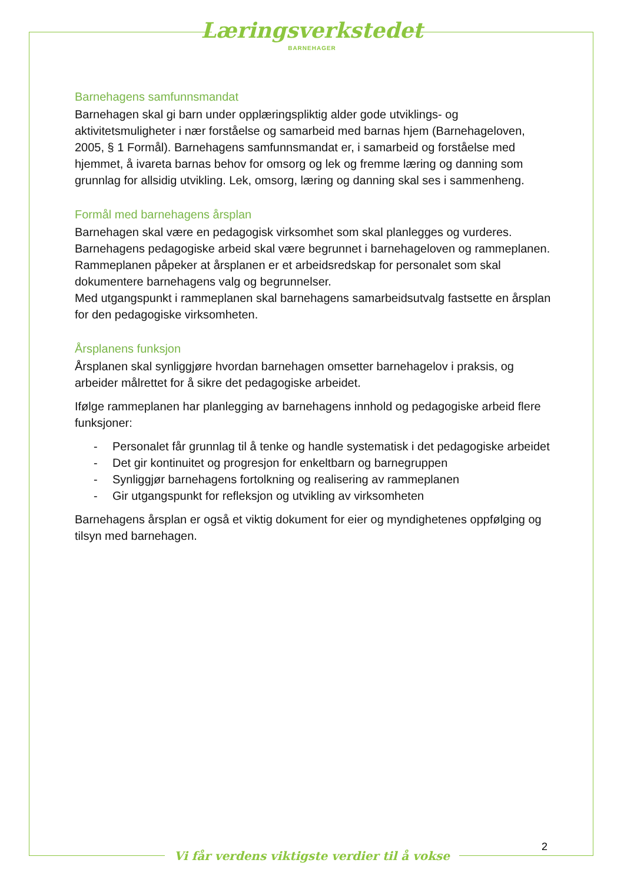Læringsverkstedet
BARNEHAGER
Barnehagens samfunnsmandat
Barnehagen skal gi barn under opplæringspliktig alder gode utviklings- og aktivitetsmuligheter i nær forståelse og samarbeid med barnas hjem (Barnehageloven, 2005, § 1 Formål). Barnehagens samfunnsmandat er, i samarbeid og forståelse med hjemmet, å ivareta barnas behov for omsorg og lek og fremme læring og danning som grunnlag for allsidig utvikling. Lek, omsorg, læring og danning skal ses i sammenheng.
Formål med barnehagens årsplan
Barnehagen skal være en pedagogisk virksomhet som skal planlegges og vurderes. Barnehagens pedagogiske arbeid skal være begrunnet i barnehageloven og rammeplanen.
Rammeplanen påpeker at årsplanen er et arbeidsredskap for personalet som skal dokumentere barnehagens valg og begrunnelser.
Med utgangspunkt i rammeplanen skal barnehagens samarbeidsutvalg fastsette en årsplan for den pedagogiske virksomheten.
Årsplanens funksjon
Årsplanen skal synliggjøre hvordan barnehagen omsetter barnehagelov i praksis, og arbeider målrettet for å sikre det pedagogiske arbeidet.
Ifølge rammeplanen har planlegging av barnehagens innhold og pedagogiske arbeid flere funksjoner:
- Personalet får grunnlag til å tenke og handle systematisk i det pedagogiske arbeidet
- Det gir kontinuitet og progresjon for enkeltbarn og barnegruppen
- Synliggjør barnehagens fortolkning og realisering av rammeplanen
- Gir utgangspunkt for refleksjon og utvikling av virksomheten
Barnehagens årsplan er også et viktig dokument for eier og myndighetenes oppfølging og tilsyn med barnehagen.
2
Vi får verdens viktigste verdier til å vokse